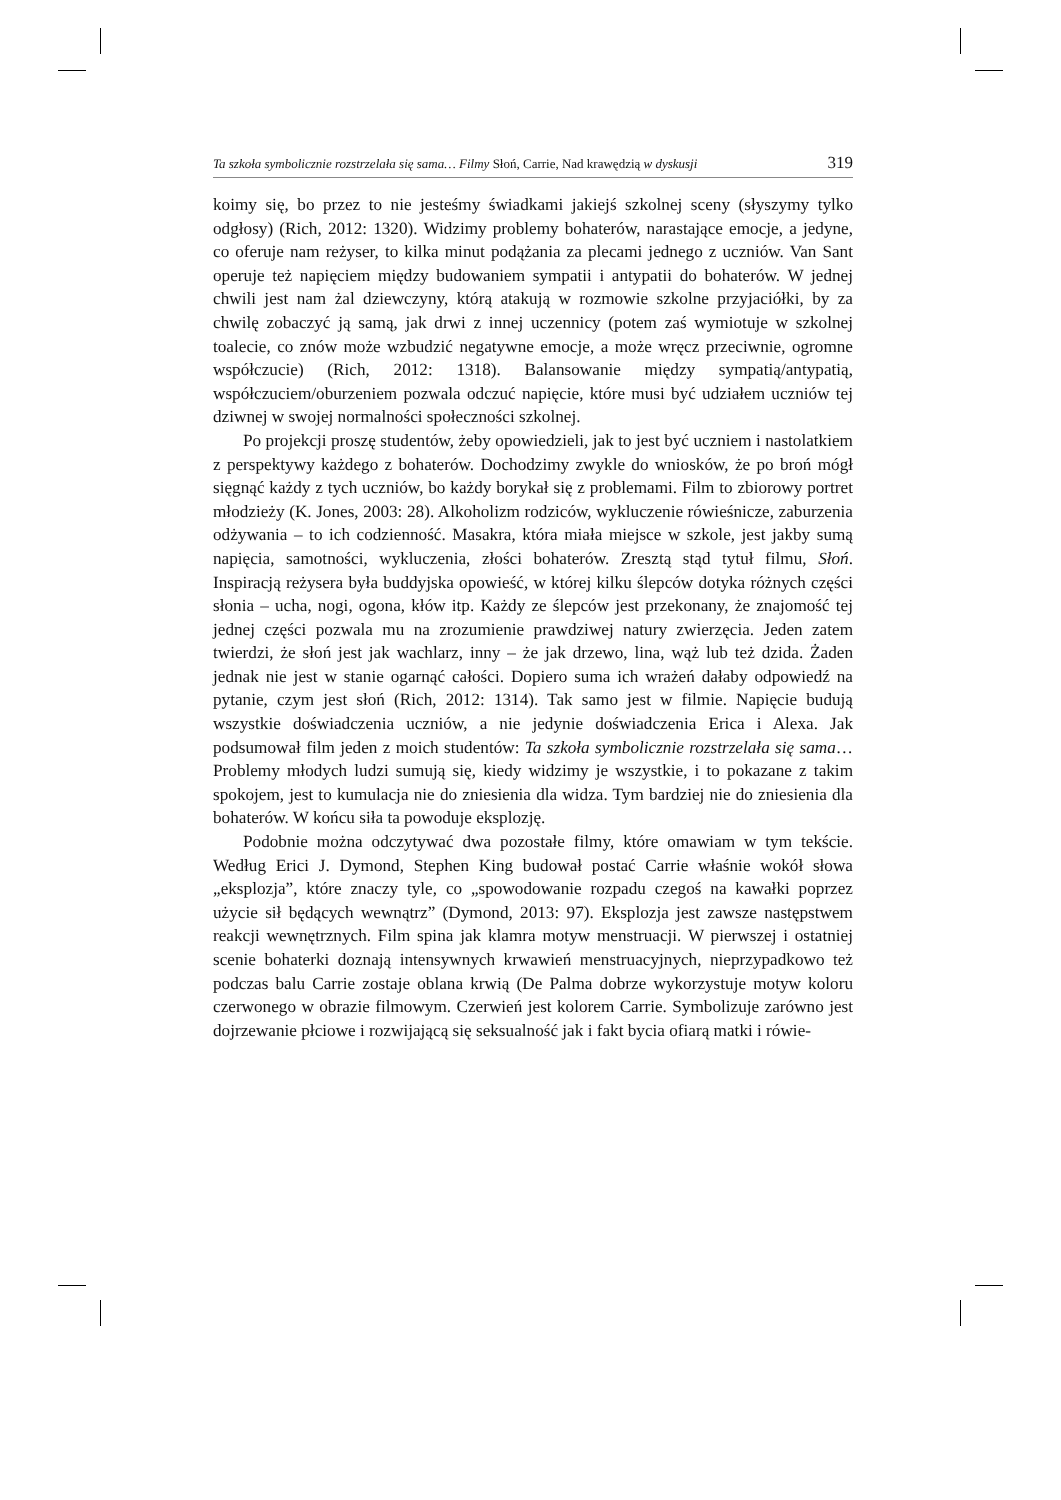Ta szkoła symbolicznie rozstrzelała się sama… Filmy Słoń, Carrie, Nad krawędzią w dyskusji 319
koimy się, bo przez to nie jesteśmy świadkami jakiejś szkolnej sceny (słyszymy tylko odgłosy) (Rich, 2012: 1320). Widzimy problemy bohaterów, narastające emocje, a jedyne, co oferuje nam reżyser, to kilka minut podążania za plecami jednego z uczniów. Van Sant operuje też napięciem między budowaniem sympatii i antypatii do bohaterów. W jednej chwili jest nam żal dziewczyny, którą atakują w rozmowie szkolne przyjaciółki, by za chwilę zobaczyć ją samą, jak drwi z innej uczennicy (potem zaś wymiotuje w szkolnej toalecie, co znów może wzbudzić negatywne emocje, a może wręcz przeciwnie, ogromne współczucie) (Rich, 2012: 1318). Balansowanie między sympatią/antypatią, współczuciem/oburzeniem pozwala odczuć napięcie, które musi być udziałem uczniów tej dziwnej w swojej normalności społeczności szkolnej.
Po projekcji proszę studentów, żeby opowiedzieli, jak to jest być uczniem i nastolatkiem z perspektywy każdego z bohaterów. Dochodzimy zwykle do wniosków, że po broń mógł sięgnąć każdy z tych uczniów, bo każdy borykał się z problemami. Film to zbiorowy portret młodzieży (K. Jones, 2003: 28). Alkoholizm rodziców, wykluczenie rówieśnicze, zaburzenia odżywania – to ich codzienność. Masakra, która miała miejsce w szkole, jest jakby sumą napięcia, samotności, wykluczenia, złości bohaterów. Zresztą stąd tytuł filmu, Słoń. Inspiracją reżysera była buddyjska opowieść, w której kilku ślepców dotyka różnych części słonia – ucha, nogi, ogona, kłów itp. Każdy ze ślepców jest przekonany, że znajomość tej jednej części pozwala mu na zrozumienie prawdziwej natury zwierzęcia. Jeden zatem twierdzi, że słoń jest jak wachlarz, inny – że jak drzewo, lina, wąż lub też dzida. Żaden jednak nie jest w stanie ogarnąć całości. Dopiero suma ich wrażeń dałaby odpowiedź na pytanie, czym jest słoń (Rich, 2012: 1314). Tak samo jest w filmie. Napięcie budują wszystkie doświadczenia uczniów, a nie jedynie doświadczenia Erica i Alexa. Jak podsumował film jeden z moich studentów: Ta szkoła symbolicznie rozstrzelała się sama… Problemy młodych ludzi sumują się, kiedy widzimy je wszystkie, i to pokazane z takim spokojem, jest to kumulacja nie do zniesienia dla widza. Tym bardziej nie do zniesienia dla bohaterów. W końcu siła ta powoduje eksplozję.
Podobnie można odczytywać dwa pozostałe filmy, które omawiam w tym tekście. Według Erici J. Dymond, Stephen King budował postać Carrie właśnie wokół słowa „eksplozja”, które znaczy tyle, co „spowodowanie rozpadu czegoś na kawałki poprzez użycie sił będących wewnątrz” (Dymond, 2013: 97). Eksplozja jest zawsze następstwem reakcji wewnętrznych. Film spina jak klamra motyw menstruacji. W pierwszej i ostatniej scenie bohaterki doznają intensywnych krwawień menstruacyjnych, nieprzypadkowo też podczas balu Carrie zostaje oblana krwią (De Palma dobrze wykorzystuje motyw koloru czerwonego w obrazie filmowym. Czerwień jest kolorem Carrie. Symbolizuje zarówno jest dojrzewanie płciowe i rozwijającą się seksualność jak i fakt bycia ofiarą matki i rówie-